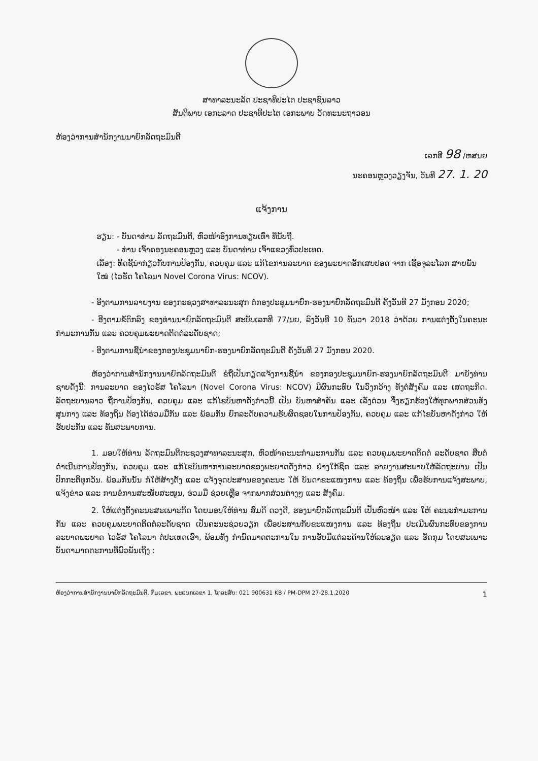ສາທາລະນະລັດ ປະຊາທິປະໄຕ ປະຊາຊົນລາວ
ສັນຕິພາບ ເອກະລາດ ປະຊາທິປະໄຕ ເອກະພາບ ວັດທະນະຖາວອນ
ຫ້ອງວ່າການສຳນັກງານນາຍົກລັດຖະມົນຕີ
ເລກທີ 98 /ຫສນຍ
ນະຄອນຫຼວງວຽງຈັນ, ວັນທີ 27. 1. 20
ແຈ້ງການ
ຮຽນ: - ບັນດາທ່ານ ລັດຖະມົນຕີ, ຫົວໜ້າອົງການທຽບເທົ່າ ທີ່ນັບຖື.
- ທ່ານ ເຈົ້າຄອງນະຄອນຫຼວງ ແລະ ບັນດາທ່ານ ເຈົ້າແຂວງທົ່ວປະເທດ.
ເລື່ອງ: ທິດຊີ້ນຳກ່ຽວກັບການປ້ອງກັນ, ຄວບຄຸມ ແລະ ແກ້ໄຂການລະບາດ ຂອງພະຍາດອັກເສບປອດ ຈາກ ເຊື້ອຈຸລະໂລກ ສາຍພັນໃໝ່ (ໄວຣັດ ໂຄໂລນາ Novel Corona Virus: NCOV).
- ອີງຕາມການລາຍງານ ຂອງກະຊວງສາທາລະນະສຸກ ຕໍ່ກອງປະຊຸມນາຍົກ-ຮອງນາຍົກລັດຖະມົນຕີ ຄັ້ງວັນທີ 27 ມັງກອນ 2020;
- ອີງຕາມຂໍ້ຕົກລົງ ຂອງທ່ານນາຍົກລັດຖະມົນຕີ ສະບັບເລກທີ 77/ນຍ, ລົງວັນທີ 10 ທັນວາ 2018 ວ່າດ້ວຍ ການແຕ່ງຕັ້ງໃນຄະນະກຳມະການກັນ ແລະ ຄວບຄຸມພະຍາດຕິດຕໍ່ລະດັບຊາດ;
- ອີງຕາມການຊີ້ນຳຂອງກອງປະຊຸມນາຍົກ-ຮອງນາຍົກລັດຖະມົນຕີ ຄັ້ງວັນທີ 27 ມັງກອນ 2020.
ຫ້ອງວ່າການສຳນັກງານນາຍົກລັດຖະມົນຕີ ຂໍຖືເປັນກຽດແຈ້ງການຊີ້ນຳ ຂອງກອງປະຊຸມນາຍົກ-ຮອງນາຍົກລັດຖະມົນຕີ ມາຍັງທ່ານ ຊາບດັ່ງນີ້: ການລະບາດ ຂອງໄວຣັສ ໂຄໂລນາ (Novel Corona Virus: NCOV) ມີຜົນກະທົບ ໃນວົງກວ້າງ ທັງຕໍ່ສັງຄົມ ແລະ ເສດຖະກິດ. ລັດຖະບານລາວ ຖືການປ້ອງກັນ, ຄວບຄຸມ ແລະ ແກ້ໄຂບັນຫາດັ່ງກ່າວນີ້ ເປັນ ບັນຫາສຳຄັນ ແລະ ເລັ່ງດ່ວນ ຈຶ່ງຮຽກຮ້ອງໃຫ້ທຸກພາກສ່ວນທັງສູນກາງ ແລະ ທ້ອງຖິ່ນ ຕ້ອງໄດ້ຮ່ວມມືກັນ ແລະ ພ້ອມກັນ ຍົກລະດັບຄວາມຮັບຜິດຊອບໃນການປ້ອງກັນ, ຄວບຄຸມ ແລະ ແກ້ໄຂບັນຫາດັ່ງກ່າວ ໃຫ້ຮັບປະກັນ ແລະ ທັນສະພາບການ.
1. ມອບໃຫ້ທ່ານ ລັດຖະມົນຕີກະຊວງສາທາລະນະສຸກ, ຫົວໜ້າຄະນະກຳມະການກັນ ແລະ ຄວບຄຸມພະຍາດຕິດຕໍ່ ລະດັບຊາດ ສືບຕໍ່ດຳເນີນການປ້ອງກັນ, ຄວບຄຸມ ແລະ ແກ້ໄຂບັນຫາການລະບາດຂອງພະຍາດດັ່ງກ່າວ ຢ່າງໃກ້ຊິດ ແລະ ລາຍງານສະພາບໃຫ້ລັດຖະບານ ເປັນປົກກະຕິທຸກວັນ. ພ້ອມກັນນັ້ນ ກໍໃຫ້ສ້າງຕັ້ງ ແລະ ແຈ້ງຈຸດປະສານຂອງຄະນະ ໃຫ້ ບັນດາຂະແໜງການ ແລະ ທ້ອງຖິ່ນ ເພື່ອຮັບການແຈ້ງສະພາບ, ແຈ້ງຂ່າວ ແລະ ການຂໍການສະໜັບສະໜູນ, ຮ່ວມມື ຊ່ວຍເຫຼືອ ຈາກພາກສ່ວນຕ່າງໆ ແລະ ສັງຄົມ.
2. ໃຫ້ແຕ່ງຕັ້ງຄະນະສະເພາະກິດ ໂດຍມອບໃຫ້ທ່ານ ສົມດີ ດວງດີ, ຮອງນາຍົກລັດຖະມົນຕີ ເປັນຫົວໜ້າ ແລະ ໃຫ້ ຄະນະກຳມະການກັນ ແລະ ຄວບຄຸມພະຍາດຕິດຕໍ່ລະດັບຊາດ ເປັນຄະນະຊ່ວຍວຽກ ເພື່ອປະສານກັບຂະແໜງການ ແລະ ທ້ອງຖິ່ນ ປະເມີນຜົນກະທົບຂອງການລະບາດພະຍາດ ໄວຣັສ ໂຄໂລນາ ຕໍ່ປະເທດເຮົາ, ພ້ອມທັງ ກຳນົດມາດຕະການໃນ ການຮັບມືແຕ່ລະດ້ານໃຫ້ລະອຽດ ແລະ ຮັດກຸມ ໂດຍສະເພາະ ບັນດາມາດຕະການທີ່ພົວພັນເຖິງ :
ຫ້ອງວ່າການສຳນັກງານນາຍົກລັດຖະມົນຕີ, ກົມເລຂາ, ພະແນກເລຂາ 1, ໂທລະສັບ: 021 900631 KB / PM-DPM 27-28.1.2020 1